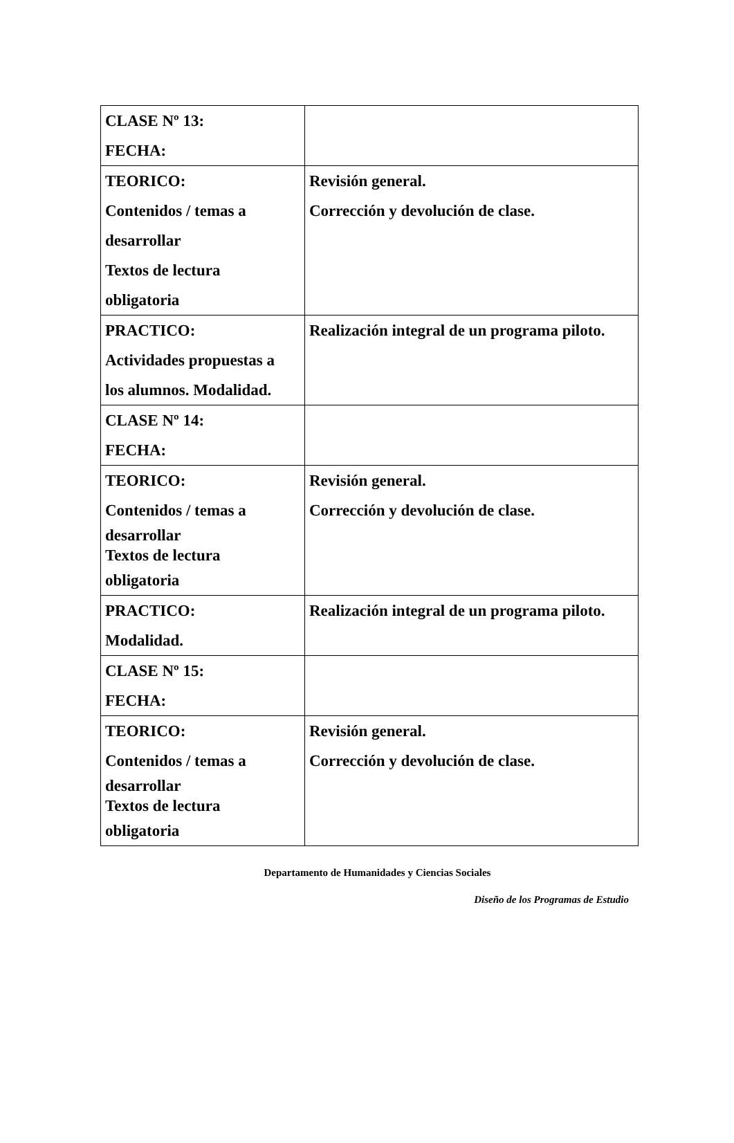| CLASE Nº 13: FECHA: | |
| TEORICO: Contenidos / temas a desarrollar Textos de lectura obligatoria | Revisión general. Corrección y devolución de clase. |
| PRACTICO: Actividades propuestas a los alumnos. Modalidad. | Realización integral de un programa piloto. |
| CLASE Nº 14: FECHA: | |
| TEORICO: Contenidos / temas a desarrollar Textos de lectura obligatoria | Revisión general. Corrección y devolución de clase. |
| PRACTICO: Modalidad. | Realización integral de un programa piloto. |
| CLASE Nº 15: FECHA: | |
| TEORICO: Contenidos / temas a desarrollar Textos de lectura obligatoria | Revisión general. Corrección y devolución de clase. |
Departamento de Humanidades y Ciencias Sociales
Diseño de los Programas de Estudio